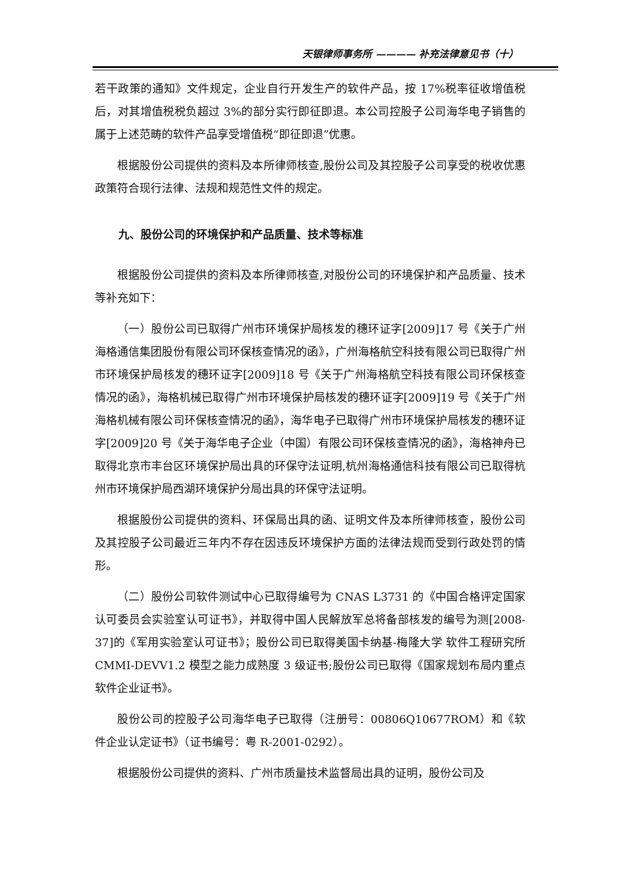天银律师事务所 ———— 补充法律意见书（十）
若干政策的通知》文件规定，企业自行开发生产的软件产品，按 17%税率征收增值税后，对其增值税税负超过 3%的部分实行即征即退。本公司控股子公司海华电子销售的属于上述范畴的软件产品享受增值税“即征即退”优惠。
根据股份公司提供的资料及本所律师核查,股份公司及其控股子公司享受的税收优惠政策符合现行法律、法规和规范性文件的规定。
九、股份公司的环境保护和产品质量、技术等标准
根据股份公司提供的资料及本所律师核查,对股份公司的环境保护和产品质量、技术等补充如下：
（一）股份公司已取得广州市环境保护局核发的穗环证字[2009]17 号《关于广州海格通信集团股份有限公司环保核查情况的函》，广州海格航空科技有限公司已取得广州市环境保护局核发的穗环证字[2009]18 号《关于广州海格航空科技有限公司环保核查情况的函》，海格机械已取得广州市环境保护局核发的穗环证字[2009]19 号《关于广州海格机械有限公司环保核查情况的函》，海华电子已取得广州市环境保护局核发的穗环证字[2009]20 号《关于海华电子企业（中国）有限公司环保核查情况的函》，海格神舟已取得北京市丰台区环境保护局出具的环保守法证明,杭州海格通信科技有限公司已取得杭州市环境保护局西湖环境保护分局出具的环保守法证明。
根据股份公司提供的资料、环保局出具的函、证明文件及本所律师核查，股份公司及其控股子公司最近三年内不存在因违反环境保护方面的法律法规而受到行政处罚的情形。
（二）股份公司软件测试中心已取得编号为 CNAS L3731 的《中国合格评定国家认可委员会实验室认可证书》，并取得中国人民解放军总将备部核发的编号为测[2008-37]的《军用实验室认可证书》；股份公司已取得美国卡纳基-梅隆大学 软件工程研究所 CMMI-DEVV1.2 模型之能力成熟度 3 级证书;股份公司已取得《国家规划布局内重点软件企业证书》。
股份公司的控股子公司海华电子已取得（注册号：00806Q10677ROM）和《软件企业认定证书》（证书编号：粤 R-2001-0292）。
根据股份公司提供的资料、广州市质量技术监督局出具的证明，股份公司及